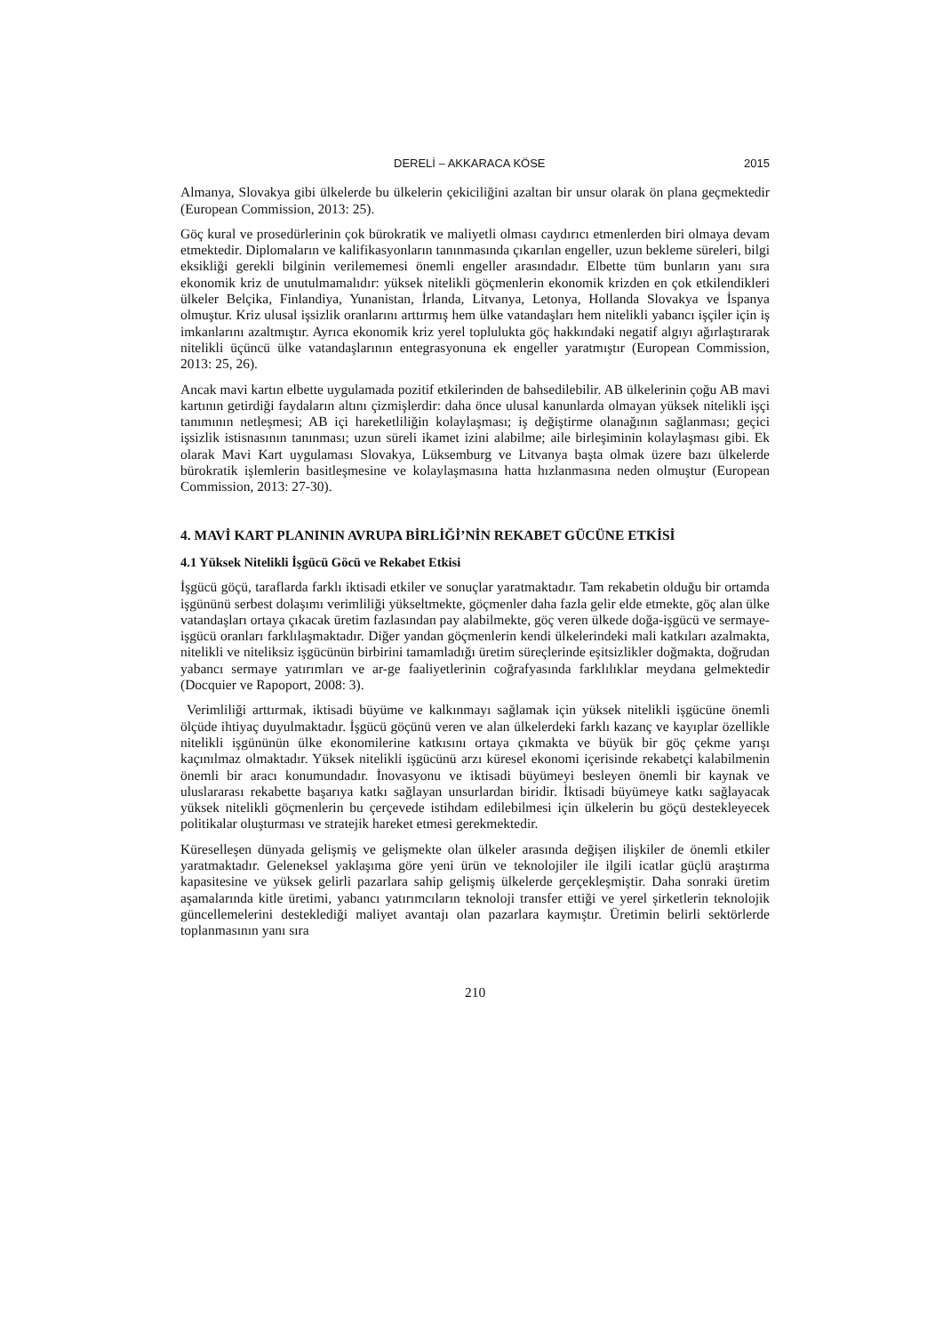DERELİ – AKKARACA KÖSE 2015
Almanya, Slovakya gibi ülkelerde bu ülkelerin çekiciliğini azaltan bir unsur olarak ön plana geçmektedir (European Commission, 2013: 25).
Göç kural ve prosedürlerinin çok bürokratik ve maliyetli olması caydırıcı etmenlerden biri olmaya devam etmektedir. Diplomaların ve kalifikasyonların tanınmasında çıkarılan engeller, uzun bekleme süreleri, bilgi eksikliği gerekli bilginin verilememesi önemli engeller arasındadır. Elbette tüm bunların yanı sıra ekonomik kriz de unutulmamalıdır: yüksek nitelikli göçmenlerin ekonomik krizden en çok etkilendikleri ülkeler Belçika, Finlandiya, Yunanistan, İrlanda, Litvanya, Letonya, Hollanda Slovakya ve İspanya olmuştur. Kriz ulusal işsizlik oranlarını arttırmış hem ülke vatandaşları hem nitelikli yabancı işçiler için iş imkanlarını azaltmıştır. Ayrıca ekonomik kriz yerel toplulukta göç hakkındaki negatif algıyı ağırlaştırarak nitelikli üçüncü ülke vatandaşlarının entegrasyonuna ek engeller yaratmıştır (European Commission, 2013: 25, 26).
Ancak mavi kartın elbette uygulamada pozitif etkilerinden de bahsedilebilir. AB ülkelerinin çoğu AB mavi kartının getirdiği faydaların altını çizmişlerdir: daha önce ulusal kanunlarda olmayan yüksek nitelikli işçi tanımının netleşmesi; AB içi hareketliliğin kolaylaşması; iş değiştirme olanağının sağlanması; geçici işsizlik istisnasının tanınması; uzun süreli ikamet izini alabilme; aile birleşiminin kolaylaşması gibi. Ek olarak Mavi Kart uygulaması Slovakya, Lüksemburg ve Litvanya başta olmak üzere bazı ülkelerde bürokratik işlemlerin basitleşmesine ve kolaylaşmasına hatta hızlanmasına neden olmuştur (European Commission, 2013: 27-30).
4. MAVİ KART PLANININ AVRUPA BİRLİĞİ’NİN REKABET GÜCÜNE ETKİSİ
4.1 Yüksek Nitelikli İşgücü Göcü ve Rekabet Etkisi
İşgücü göçü, taraflarda farklı iktisadi etkiler ve sonuçlar yaratmaktadır. Tam rekabetin olduğu bir ortamda işgününü serbest dolaşımı verimliliği yükseltmekte, göçmenler daha fazla gelir elde etmekte, göç alan ülke vatandaşları ortaya çıkacak üretim fazlasından pay alabilmekte, göç veren ülkede doğa-işgücü ve sermaye-işgücü oranları farklılaşmaktadır. Diğer yandan göçmenlerin kendi ülkelerindeki mali katkıları azalmakta, nitelikli ve niteliksiz işgücünün birbirini tamamladığı üretim süreçlerinde eşitsizlikler doğmakta, doğrudan yabancı sermaye yatırımları ve ar-ge faaliyetlerinin coğrafyasında farklılıklar meydana gelmektedir (Docquier ve Rapoport, 2008: 3).
Verimliliği arttırmak, iktisadi büyüme ve kalkınmayı sağlamak için yüksek nitelikli işgücüne önemli ölçüde ihtiyaç duyulmaktadır. İşgücü göçünü veren ve alan ülkelerdeki farklı kazanç ve kayıplar özellikle nitelikli işgününün ülke ekonomilerine katkısını ortaya çıkmakta ve büyük bir göç çekme yarışı kaçınılmaz olmaktadır. Yüksek nitelikli işgücünü arzı küresel ekonomi içerisinde rekabetçi kalabilmenin önemli bir aracı konumundadır. İnovasyonu ve iktisadi büyümeyi besleyen önemli bir kaynak ve uluslararası rekabette başarıya katkı sağlayan unsurlardan biridir. İktisadi büyümeye katkı sağlayacak yüksek nitelikli göçmenlerin bu çerçevede istihdam edilebilmesi için ülkelerin bu göçü destekleyecek politikalar oluşturması ve stratejik hareket etmesi gerekmektedir.
Küreselleşen dünyada gelişmiş ve gelişmekte olan ülkeler arasında değişen ilişkiler de önemli etkiler yaratmaktadır. Geleneksel yaklaşıma göre yeni ürün ve teknolojiler ile ilgili icatlar güçlü araştırma kapasitesine ve yüksek gelirli pazarlara sahip gelişmiş ülkelerde gerçekleşmiştir. Daha sonraki üretim aşamalarında kitle üretimi, yabancı yatırımcıların teknoloji transfer ettiği ve yerel şirketlerin teknolojik güncellemelerini desteklediği maliyet avantajı olan pazarlara kaymıştır. Üretimin belirli sektörlerde toplanmasının yanı sıra
210